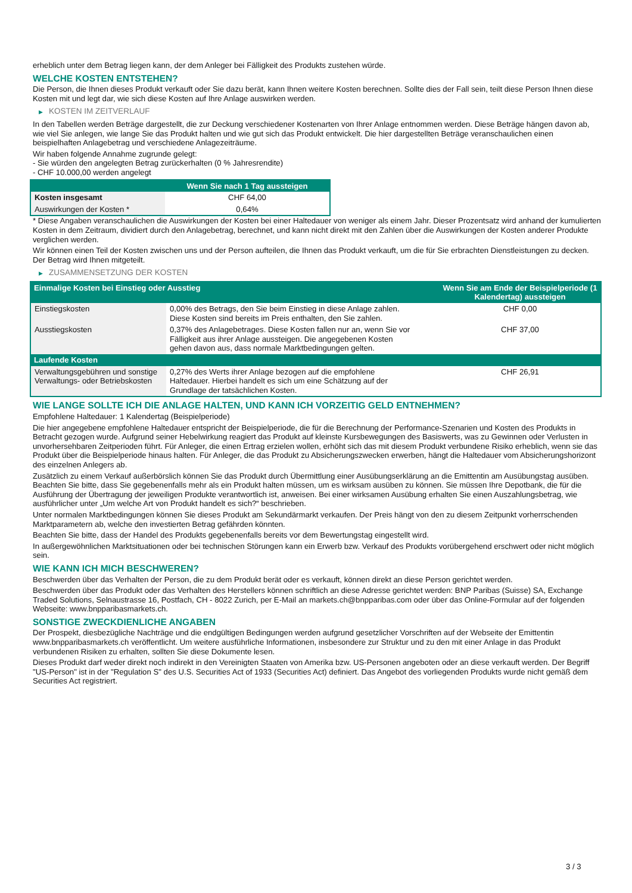erheblich unter dem Betrag liegen kann, der dem Anleger bei Fälligkeit des Produkts zustehen würde.
WELCHE KOSTEN ENTSTEHEN?
Die Person, die Ihnen dieses Produkt verkauft oder Sie dazu berät, kann Ihnen weitere Kosten berechnen. Sollte dies der Fall sein, teilt diese Person Ihnen diese Kosten mit und legt dar, wie sich diese Kosten auf Ihre Anlage auswirken werden.
▶ KOSTEN IM ZEITVERLAUF
In den Tabellen werden Beträge dargestellt, die zur Deckung verschiedener Kostenarten von Ihrer Anlage entnommen werden. Diese Beträge hängen davon ab, wie viel Sie anlegen, wie lange Sie das Produkt halten und wie gut sich das Produkt entwickelt. Die hier dargestellten Beträge veranschaulichen einen beispielhaften Anlagebetrag und verschiedene Anlagezeiträume.
Wir haben folgende Annahme zugrunde gelegt:
- Sie würden den angelegten Betrag zurückerhalten (0 % Jahresrendite)
- CHF 10.000,00 werden angelegt
| | Wenn Sie nach 1 Tag aussteigen |
| --- | --- |
| Kosten insgesamt | CHF 64,00 |
| Auswirkungen der Kosten * | 0,64% |
* Diese Angaben veranschaulichen die Auswirkungen der Kosten bei einer Haltedauer von weniger als einem Jahr. Dieser Prozentsatz wird anhand der kumulierten Kosten in dem Zeitraum, dividiert durch den Anlagebetrag, berechnet, und kann nicht direkt mit den Zahlen über die Auswirkungen der Kosten anderer Produkte verglichen werden.
Wir können einen Teil der Kosten zwischen uns und der Person aufteilen, die Ihnen das Produkt verkauft, um die für Sie erbrachten Dienstleistungen zu decken. Der Betrag wird Ihnen mitgeteilt.
▶ ZUSAMMENSETZUNG DER KOSTEN
| Einmalige Kosten bei Einstieg oder Ausstieg | | Wenn Sie am Ende der Beispielperiode (1 Kalendertag) aussteigen |
| --- | --- | --- |
| Einstiegskosten | 0,00% des Betrags, den Sie beim Einstieg in diese Anlage zahlen. Diese Kosten sind bereits im Preis enthalten, den Sie zahlen. | CHF 0,00 |
| Ausstiegskosten | 0,37% des Anlagebetrages. Diese Kosten fallen nur an, wenn Sie vor Fälligkeit aus ihrer Anlage aussteigen. Die angegebenen Kosten gehen davon aus, dass normale Marktbedingungen gelten. | CHF 37,00 |
| Laufende Kosten | | |
| Verwaltungsgebühren und sonstige Verwaltungs- oder Betriebskosten | 0,27% des Werts ihrer Anlage bezogen auf die empfohlene Haltedauer. Hierbei handelt es sich um eine Schätzung auf der Grundlage der tatsächlichen Kosten. | CHF 26,91 |
WIE LANGE SOLLTE ICH DIE ANLAGE HALTEN, UND KANN ICH VORZEITIG GELD ENTNEHMEN?
Empfohlene Haltedauer: 1 Kalendertag (Beispielperiode)
Die hier angegebene empfohlene Haltedauer entspricht der Beispielperiode, die für die Berechnung der Performance-Szenarien und Kosten des Produkts in Betracht gezogen wurde. Aufgrund seiner Hebelwirkung reagiert das Produkt auf kleinste Kursbewegungen des Basiswerts, was zu Gewinnen oder Verlusten in unvorhersehbaren Zeitperioden führt. Für Anleger, die einen Ertrag erzielen wollen, erhöht sich das mit diesem Produkt verbundene Risiko erheblich, wenn sie das Produkt über die Beispielperiode hinaus halten. Für Anleger, die das Produkt zu Absicherungszwecken erwerben, hängt die Haltedauer vom Absicherungshorizont des einzelnen Anlegers ab.
Zusätzlich zu einem Verkauf außerbörslich können Sie das Produkt durch Übermittlung einer Ausübungserklärung an die Emittentin am Ausübungstag ausüben. Beachten Sie bitte, dass Sie gegebenenfalls mehr als ein Produkt halten müssen, um es wirksam ausüben zu können. Sie müssen Ihre Depotbank, die für die Ausführung der Übertragung der jeweiligen Produkte verantwortlich ist, anweisen. Bei einer wirksamen Ausübung erhalten Sie einen Auszahlungsbetrag, wie ausführlicher unter „Um welche Art von Produkt handelt es sich?“ beschrieben.
Unter normalen Marktbedingungen können Sie dieses Produkt am Sekundärmarkt verkaufen. Der Preis hängt von den zu diesem Zeitpunkt vorherrschenden Marktparametern ab, welche den investierten Betrag gefährden könnten.
Beachten Sie bitte, dass der Handel des Produkts gegebenenfalls bereits vor dem Bewertungstag eingestellt wird.
In außergewöhnlichen Marktsituationen oder bei technischen Störungen kann ein Erwerb bzw. Verkauf des Produkts vorübergehend erschwert oder nicht möglich sein.
WIE KANN ICH MICH BESCHWEREN?
Beschwerden über das Verhalten der Person, die zu dem Produkt berät oder es verkauft, können direkt an diese Person gerichtet werden.
Beschwerden über das Produkt oder das Verhalten des Herstellers können schriftlich an diese Adresse gerichtet werden: BNP Paribas (Suisse) SA, Exchange Traded Solutions, Selnaustrasse 16, Postfach, CH - 8022 Zurich, per E-Mail an markets.ch@bnpparibas.com oder über das Online-Formular auf der folgenden Webseite: www.bnpparibasmarkets.ch.
SONSTIGE ZWECKDIENLICHE ANGABEN
Der Prospekt, diesbezügliche Nachträge und die endgültigen Bedingungen werden aufgrund gesetzlicher Vorschriften auf der Webseite der Emittentin www.bnpparibasmarkets.ch veröffentlicht. Um weitere ausführliche Informationen, insbesondere zur Struktur und zu den mit einer Anlage in das Produkt verbundenen Risiken zu erhalten, sollten Sie diese Dokumente lesen.
Dieses Produkt darf weder direkt noch indirekt in den Vereinigten Staaten von Amerika bzw. US-Personen angeboten oder an diese verkauft werden. Der Begriff "US-Person" ist in der "Regulation S" des U.S. Securities Act of 1933 (Securities Act) definiert. Das Angebot des vorliegenden Produkts wurde nicht gemäß dem Securities Act registriert.
3 / 3